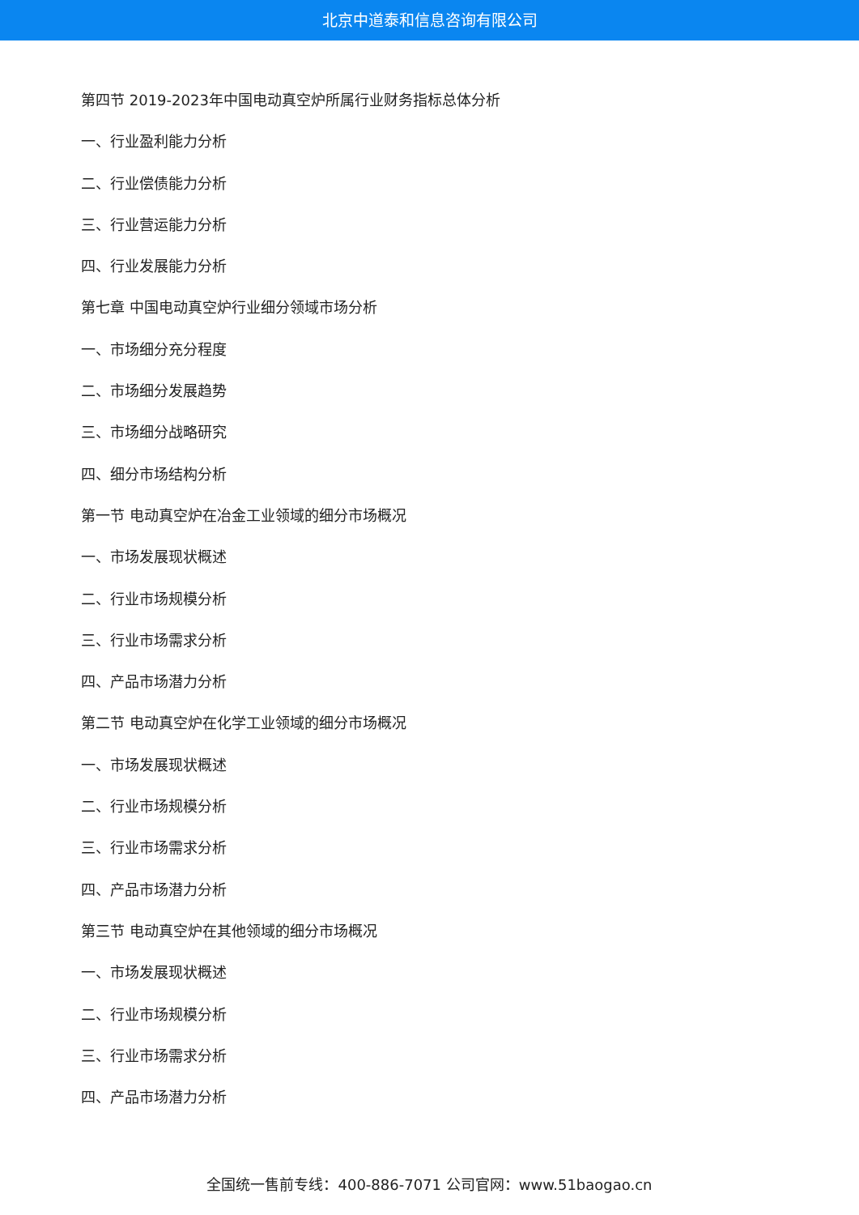北京中道泰和信息咨询有限公司
第四节 2019-2023年中国电动真空炉所属行业财务指标总体分析
一、行业盈利能力分析
二、行业偿债能力分析
三、行业营运能力分析
四、行业发展能力分析
第七章 中国电动真空炉行业细分领域市场分析
一、市场细分充分程度
二、市场细分发展趋势
三、市场细分战略研究
四、细分市场结构分析
第一节 电动真空炉在冶金工业领域的细分市场概况
一、市场发展现状概述
二、行业市场规模分析
三、行业市场需求分析
四、产品市场潜力分析
第二节 电动真空炉在化学工业领域的细分市场概况
一、市场发展现状概述
二、行业市场规模分析
三、行业市场需求分析
四、产品市场潜力分析
第三节 电动真空炉在其他领域的细分市场概况
一、市场发展现状概述
二、行业市场规模分析
三、行业市场需求分析
四、产品市场潜力分析
全国统一售前专线：400-886-7071 公司官网：www.51baogao.cn